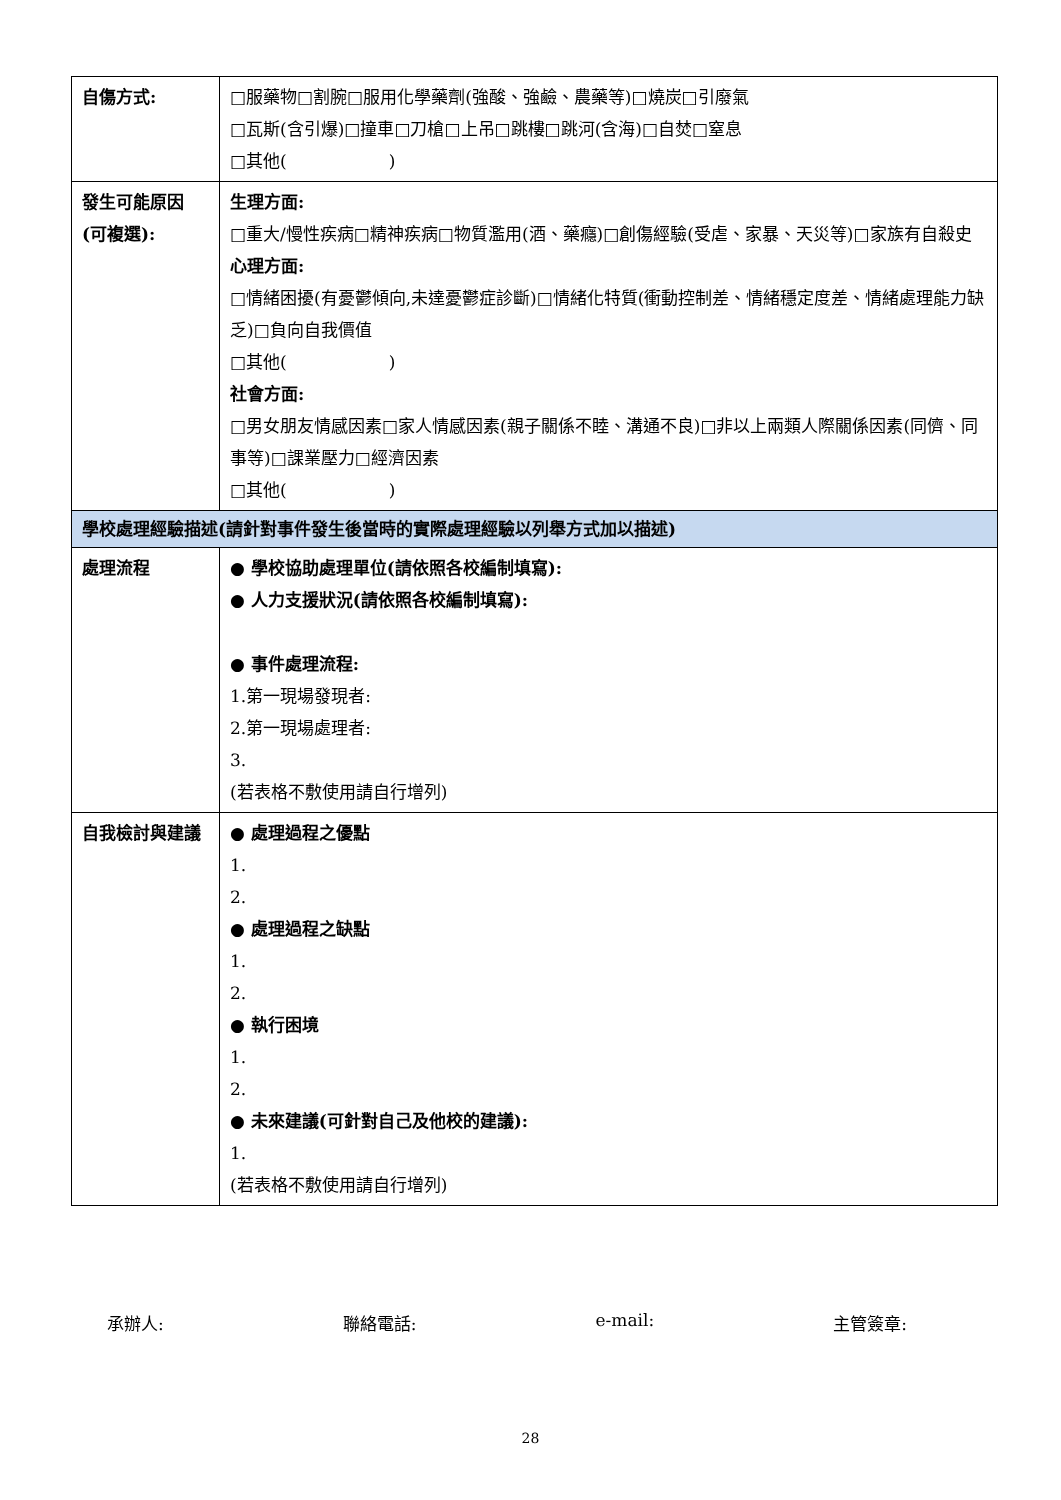| 自傷方式: | □服藥物□割腕□服用化學藥劑(強酸、強鹼、農藥等)□燒炭□引廢氣 □瓦斯(含引爆)□撞車□刀槍□上吊□跳樓□跳河(含海)□自焚□窒息 □其他( ) |
| 發生可能原因(可複選): | 生理方面: □重大/慢性疾病□精神疾病□物質濫用(酒、藥癮)□創傷經驗(受虐、家暴、天災等)□家族有自殺史 心理方面: □情緒困擾(有憂鬱傾向,未達憂鬱症診斷)□情緒化特質(衝動控制差、情緒穩定度差、情緒處理能力缺乏)□負向自我價值 □其他( ) 社會方面: □男女朋友情感因素□家人情感因素(親子關係不睦、溝通不良)□非以上兩類人際關係因素(同儕、同事等)□課業壓力□經濟因素 □其他( ) |
| 學校處理經驗描述(請針對事件發生後當時的實際處理經驗以列舉方式加以描述) | |
| 處理流程 | ● 學校協助處理單位(請依照各校編制填寫): ● 人力支援狀況(請依照各校編制填寫): ● 事件處理流程: 1.第一現場發現者: 2.第一現場處理者: 3. (若表格不敷使用請自行增列) |
| 自我檢討與建議 | ● 處理過程之優點 1. 2. ● 處理過程之缺點 1. 2. ● 執行困境 1. 2. ● 未來建議(可針對自己及他校的建議): 1. (若表格不敷使用請自行增列) |
承辦人: 聯絡電話: e-mail: 主管簽章:
28